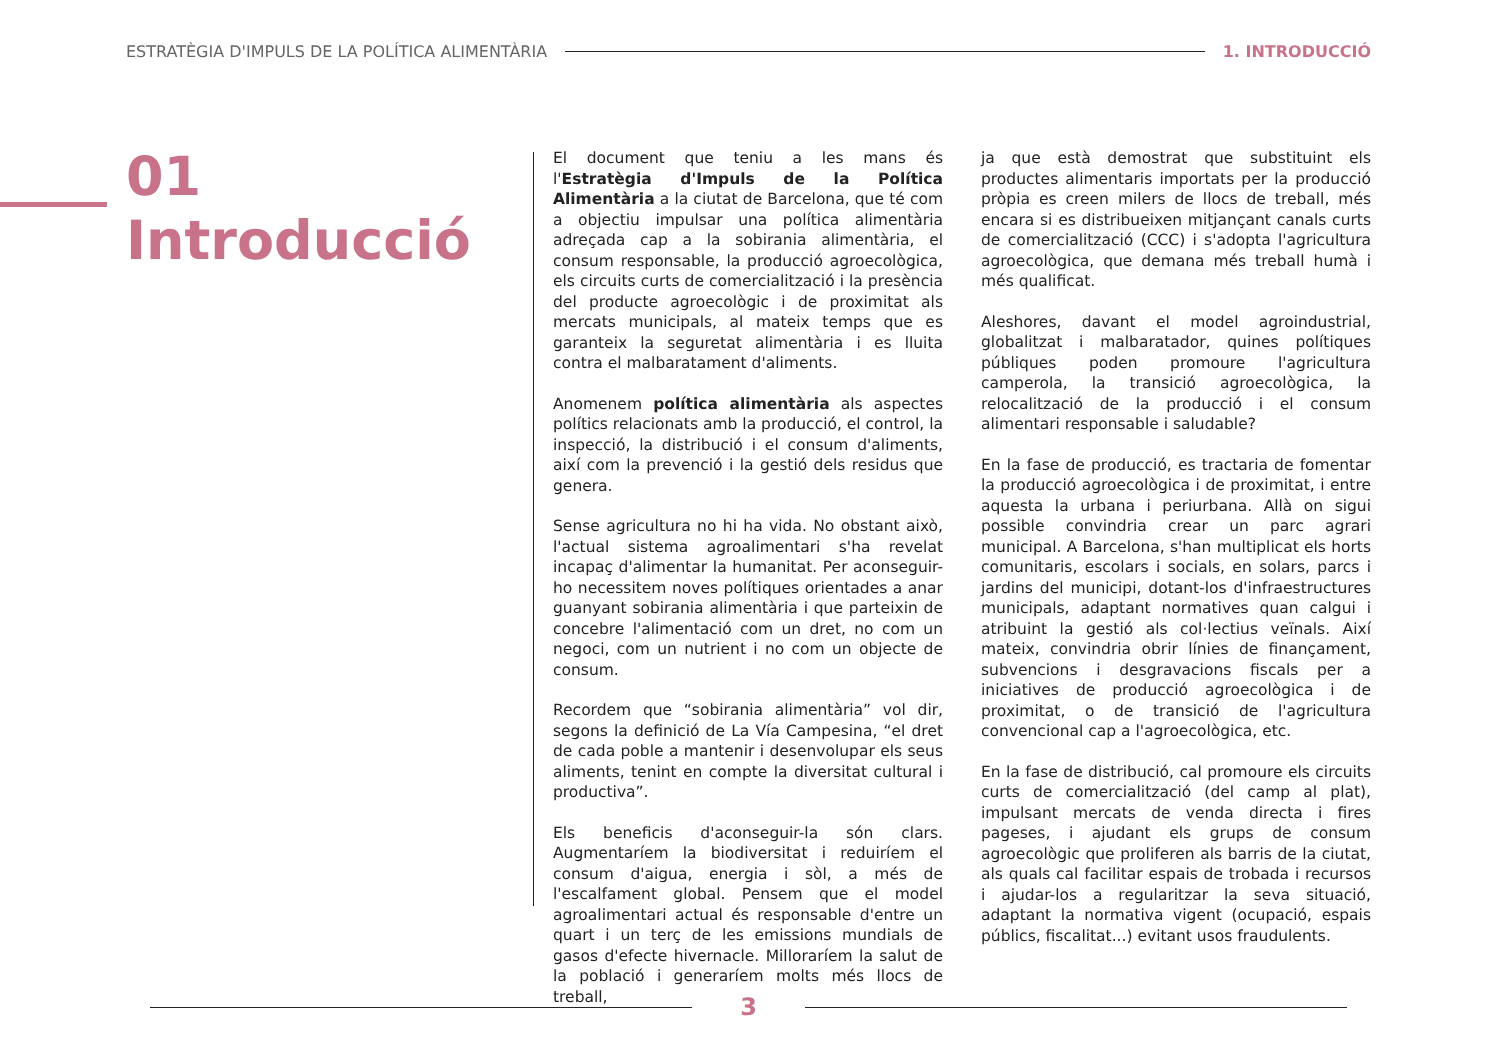ESTRATÈGIA D'IMPULS DE LA POLÍTICA ALIMENTÀRIA 1. INTRODUCCIÓ
01
Introducció
El document que teniu a les mans és l'Estratègia d'Impuls de la Política Alimentària a la ciutat de Barcelona, que té com a objectiu impulsar una política alimentària adreçada cap a la sobirania alimentària, el consum responsable, la producció agroecològica, els circuits curts de comercialització i la presència del producte agroecològic i de proximitat als mercats municipals, al mateix temps que es garanteix la seguretat alimentària i es lluita contra el malbaratament d'aliments.
Anomenem política alimentària als aspectes polítics relacionats amb la producció, el control, la inspecció, la distribució i el consum d'aliments, així com la prevenció i la gestió dels residus que genera.
Sense agricultura no hi ha vida. No obstant això, l'actual sistema agroalimentari s'ha revelat incapaç d'alimentar la humanitat. Per aconseguir-ho necessitem noves polítiques orientades a anar guanyant sobirania alimentària i que parteixin de concebre l'alimentació com un dret, no com un negoci, com un nutrient i no com un objecte de consum.
Recordem que “sobirania alimentària” vol dir, segons la definició de La Vía Campesina, “el dret de cada poble a mantenir i desenvolupar els seus aliments, tenint en compte la diversitat cultural i productiva”.
Els beneficis d'aconseguir-la són clars. Augmentaríem la biodiversitat i reduiríem el consum d'aigua, energia i sòl, a més de l'escalfament global. Pensem que el model agroalimentari actual és responsable d'entre un quart i un terç de les emissions mundials de gasos d'efecte hivernacle. Milloraríem la salut de la població i generaríem molts més llocs de treball,
ja que està demostrat que substituint els productes alimentaris importats per la producció pròpia es creen milers de llocs de treball, més encara si es distribueixen mitjançant canals curts de comercialització (CCC) i s'adopta l'agricultura agroecològica, que demana més treball humà i més qualificat.
Aleshores, davant el model agroindustrial, globalitzat i malbaratador, quines polítiques públiques poden promoure l'agricultura camperola, la transició agroecològica, la relocalització de la producció i el consum alimentari responsable i saludable?
En la fase de producció, es tractaria de fomentar la producció agroecològica i de proximitat, i entre aquesta la urbana i periurbana. Allà on sigui possible convindria crear un parc agrari municipal. A Barcelona, s'han multiplicat els horts comunitaris, escolars i socials, en solars, parcs i jardins del municipi, dotant-los d'infraestructures municipals, adaptant normatives quan calgui i atribuint la gestió als col·lectius veïnals. Així mateix, convindria obrir línies de finançament, subvencions i desgravacions fiscals per a iniciatives de producció agroecològica i de proximitat, o de transició de l'agricultura convencional cap a l'agroecològica, etc.
En la fase de distribució, cal promoure els circuits curts de comercialització (del camp al plat), impulsant mercats de venda directa i fires pageses, i ajudant els grups de consum agroecològic que proliferen als barris de la ciutat, als quals cal facilitar espais de trobada i recursos i ajudar-los a regularitzar la seva situació, adaptant la normativa vigent (ocupació, espais públics, fiscalitat...) evitant usos fraudulents.
3